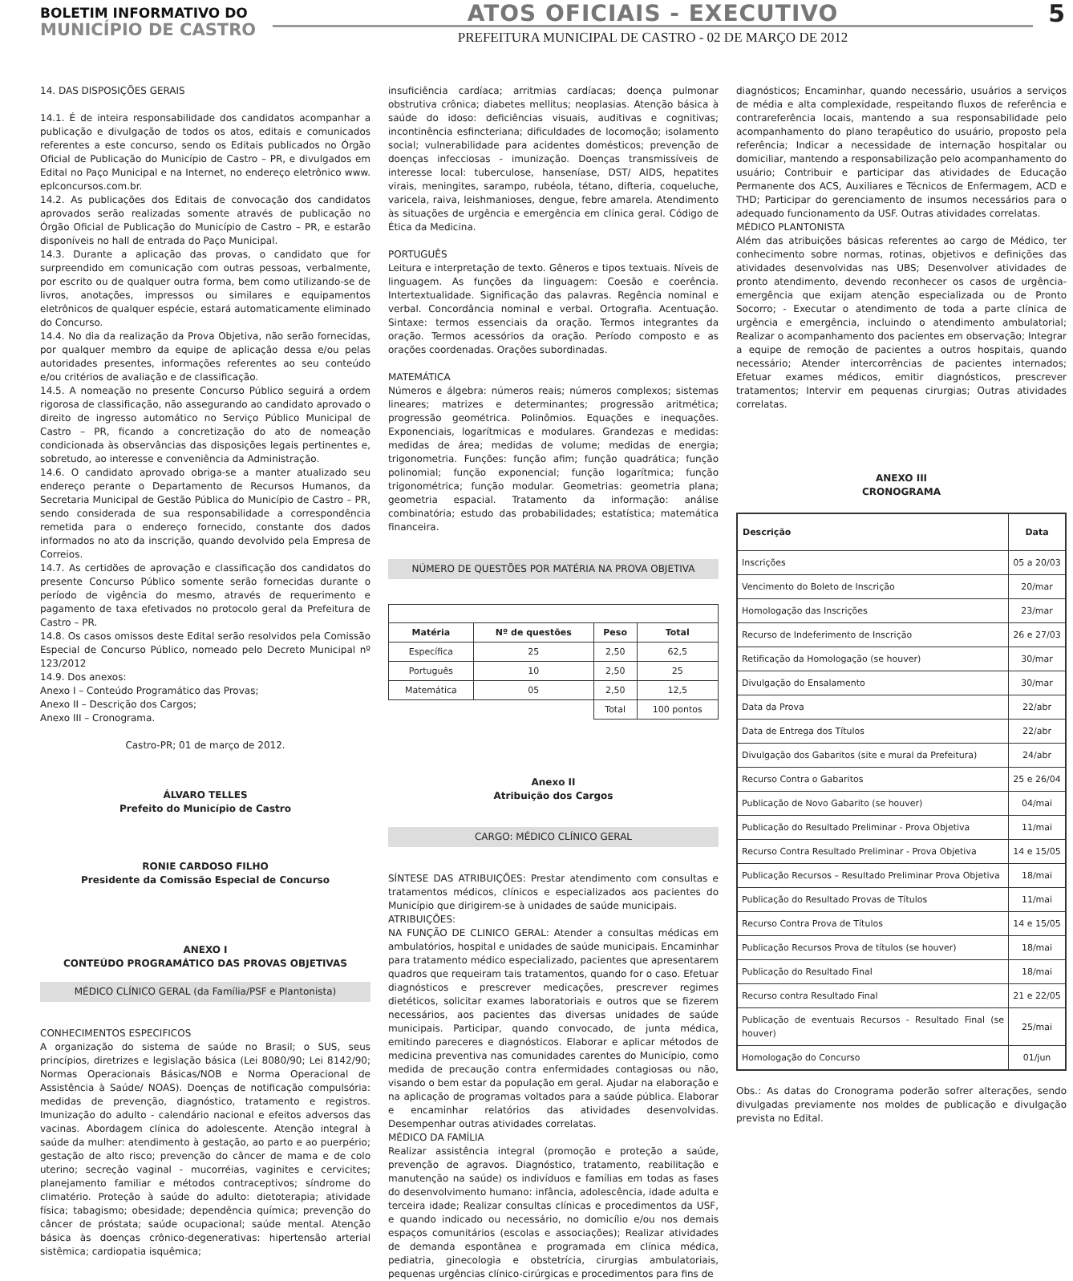BOLETIM INFORMATIVO DO
MUNICÍPIO DE CASTRO
ATOS OFICIAIS - EXECUTIVO
PREFEITURA MUNICIPAL DE CASTRO - 02 DE MARÇO DE 2012
5
14. DAS DISPOSIÇÕES GERAIS
14.1. É de inteira responsabilidade dos candidatos acompanhar a publicação e divulgação de todos os atos, editais e comunicados referentes a este concurso, sendo os Editais publicados no Órgão Oficial de Publicação do Município de Castro – PR, e divulgados em Edital no Paço Municipal e na Internet, no endereço eletrônico www. eplconcursos.com.br.
14.2. As publicações dos Editais de convocação dos candidatos aprovados serão realizadas somente através de publicação no Órgão Oficial de Publicação do Município de Castro – PR, e estarão disponíveis no hall de entrada do Paço Municipal.
14.3. Durante a aplicação das provas, o candidato que for surpreendido em comunicação com outras pessoas, verbalmente, por escrito ou de qualquer outra forma, bem como utilizando-se de livros, anotações, impressos ou similares e equipamentos eletrônicos de qualquer espécie, estará automaticamente eliminado do Concurso.
14.4. No dia da realização da Prova Objetiva, não serão fornecidas, por qualquer membro da equipe de aplicação dessa e/ou pelas autoridades presentes, informações referentes ao seu conteúdo e/ou critérios de avaliação e de classificação.
14.5. A nomeação no presente Concurso Público seguirá a ordem rigorosa de classificação, não assegurando ao candidato aprovado o direito de ingresso automático no Serviço Público Municipal de Castro – PR, ficando a concretização do ato de nomeação condicionada às observâncias das disposições legais pertinentes e, sobretudo, ao interesse e conveniência da Administração.
14.6. O candidato aprovado obriga-se a manter atualizado seu endereço perante o Departamento de Recursos Humanos, da Secretaria Municipal de Gestão Pública do Município de Castro – PR, sendo considerada de sua responsabilidade a correspondência remetida para o endereço fornecido, constante dos dados informados no ato da inscrição, quando devolvido pela Empresa de Correios.
14.7. As certidões de aprovação e classificação dos candidatos do presente Concurso Público somente serão fornecidas durante o período de vigência do mesmo, através de requerimento e pagamento de taxa efetivados no protocolo geral da Prefeitura de Castro – PR.
14.8. Os casos omissos deste Edital serão resolvidos pela Comissão Especial de Concurso Público, nomeado pelo Decreto Municipal nº 123/2012
14.9. Dos anexos:
Anexo I – Conteúdo Programático das Provas;
Anexo II – Descrição dos Cargos;
Anexo III – Cronograma.
Castro-PR; 01 de março de 2012.
ÁLVARO TELLES
Prefeito do Município de Castro
RONIE CARDOSO FILHO
Presidente da Comissão Especial de Concurso
ANEXO I
CONTEÚDO PROGRAMÁTICO DAS PROVAS OBJETIVAS
MÉDICO CLÍNICO GERAL (da Família/PSF e Plantonista)
CONHECIMENTOS ESPECIFICOS
A organização do sistema de saúde no Brasil; o SUS, seus princípios, diretrizes e legislação básica (Lei 8080/90; Lei 8142/90; Normas Operacionais Básicas/NOB e Norma Operacional de Assistência à Saúde/ NOAS). Doenças de notificação compulsória: medidas de prevenção, diagnóstico, tratamento e registros. Imunização do adulto - calendário nacional e efeitos adversos das vacinas. Abordagem clínica do adolescente. Atenção integral à saúde da mulher: atendimento à gestação, ao parto e ao puerpério; gestação de alto risco; prevenção do câncer de mama e de colo uterino; secreção vaginal - mucorréias, vaginites e cervicites; planejamento familiar e métodos contraceptivos; síndrome do climatério. Proteção à saúde do adulto: dietoterapia; atividade física; tabagismo; obesidade; dependência química; prevenção do câncer de próstata; saúde ocupacional; saúde mental. Atenção básica às doenças crônico-degenerativas: hipertensão arterial sistêmica; cardiopatia isquêmica;
insuficiência cardíaca; arritmias cardíacas; doença pulmonar obstrutiva crônica; diabetes mellitus; neoplasias. Atenção básica à saúde do idoso: deficiências visuais, auditivas e cognitivas; incontinência esfincteriana; dificuldades de locomoção; isolamento social; vulnerabilidade para acidentes domésticos; prevenção de doenças infecciosas - imunização. Doenças transmissíveis de interesse local: tuberculose, hanseníase, DST/ AIDS, hepatites virais, meningites, sarampo, rubéola, tétano, difteria, coqueluche, varicela, raiva, leishmanioses, dengue, febre amarela. Atendimento às situações de urgência e emergência em clínica geral. Código de Ética da Medicina.
PORTUGUÊS
Leitura e interpretação de texto. Gêneros e tipos textuais. Níveis de linguagem. As funções da linguagem: Coesão e coerência. Intertextualidade. Significação das palavras. Regência nominal e verbal. Concordância nominal e verbal. Ortografia. Acentuação. Sintaxe: termos essenciais da oração. Termos integrantes da oração. Termos acessórios da oração. Período composto e as orações coordenadas. Orações subordinadas.
MATEMÁTICA
Números e álgebra: números reais; números complexos; sistemas lineares; matrizes e determinantes; progressão aritmética; progressão geométrica. Polinômios. Equações e inequações. Exponenciais, logarítmicas e modulares. Grandezas e medidas: medidas de área; medidas de volume; medidas de energia; trigonometria. Funções: função afim; função quadrática; função polinomial; função exponencial; função logarítmica; função trigonométrica; função modular. Geometrias: geometria plana; geometria espacial. Tratamento da informação: análise combinatória; estudo das probabilidades; estatística; matemática financeira.
NÚMERO DE QUESTÕES POR MATÉRIA NA PROVA OBJETIVA
| Matéria | Nº de questões | Peso | Total |
| --- | --- | --- | --- |
| Específica | 25 | 2,50 | 62,5 |
| Português | 10 | 2,50 | 25 |
| Matemática | 05 | 2,50 | 12,5 |
| | | Total | 100 pontos |
Anexo II
Atribuição dos Cargos
CARGO: MÉDICO CLÍNICO GERAL
SÍNTESE DAS ATRIBUIÇÕES: Prestar atendimento com consultas e tratamentos médicos, clínicos e especializados aos pacientes do Município que dirigirem-se à unidades de saúde municipais.
ATRIBUIÇÕES:
NA FUNÇÃO DE CLINICO GERAL: Atender a consultas médicas em ambulatórios, hospital e unidades de saúde municipais. Encaminhar para tratamento médico especializado, pacientes que apresentarem quadros que requeiram tais tratamentos, quando for o caso. Efetuar diagnósticos e prescrever medicações, prescrever regimes dietéticos, solicitar exames laboratoriais e outros que se fizerem necessários, aos pacientes das diversas unidades de saúde municipais. Participar, quando convocado, de junta médica, emitindo pareceres e diagnósticos. Elaborar e aplicar métodos de medicina preventiva nas comunidades carentes do Município, como medida de precaução contra enfermidades contagiosas ou não, visando o bem estar da população em geral. Ajudar na elaboração e na aplicação de programas voltados para a saúde pública. Elaborar e encaminhar relatórios das atividades desenvolvidas. Desempenhar outras atividades correlatas.
MÉDICO DA FAMÍLIA
Realizar assistência integral (promoção e proteção a saúde, prevenção de agravos. Diagnóstico, tratamento, reabilitação e manutenção na saúde) os indivíduos e famílias em todas as fases do desenvolvimento humano: infância, adolescência, idade adulta e terceira idade; Realizar consultas clínicas e procedimentos da USF, e quando indicado ou necessário, no domicílio e/ou nos demais espaços comunitários (escolas e associações); Realizar atividades de demanda espontânea e programada em clínica médica, pediatria, ginecologia e obstetrícia, cirurgias ambulatoriais, pequenas urgências clínico-cirúrgicas e procedimentos para fins de
diagnósticos; Encaminhar, quando necessário, usuários a serviços de média e alta complexidade, respeitando fluxos de referência e contrareferência locais, mantendo a sua responsabilidade pelo acompanhamento do plano terapêutico do usuário, proposto pela referência; Indicar a necessidade de internação hospitalar ou domiciliar, mantendo a responsabilização pelo acompanhamento do usuário; Contribuir e participar das atividades de Educação Permanente dos ACS, Auxiliares e Técnicos de Enfermagem, ACD e THD; Participar do gerenciamento de insumos necessários para o adequado funcionamento da USF. Outras atividades correlatas.
MÉDICO PLANTONISTA
Além das atribuições básicas referentes ao cargo de Médico, ter conhecimento sobre normas, rotinas, objetivos e definições das atividades desenvolvidas nas UBS; Desenvolver atividades de pronto atendimento, devendo reconhecer os casos de urgência-emergência que exijam atenção especializada ou de Pronto Socorro; - Executar o atendimento de toda a parte clínica de urgência e emergência, incluindo o atendimento ambulatorial; Realizar o acompanhamento dos pacientes em observação; Integrar a equipe de remoção de pacientes a outros hospitais, quando necessário; Atender intercorrências de pacientes internados; Efetuar exames médicos, emitir diagnósticos, prescrever tratamentos; Intervir em pequenas cirurgias; Outras atividades correlatas.
ANEXO III
CRONOGRAMA
| Descrição | Data |
| --- | --- |
| Inscrições | 05 a 20/03 |
| Vencimento do Boleto de Inscrição | 20/mar |
| Homologação das Inscrições | 23/mar |
| Recurso de Indeferimento de Inscrição | 26 e 27/03 |
| Retificação da Homologação (se houver) | 30/mar |
| Divulgação do Ensalamento | 30/mar |
| Data da Prova | 22/abr |
| Data de Entrega dos Títulos | 22/abr |
| Divulgação dos Gabaritos (site e mural da Prefeitura) | 24/abr |
| Recurso Contra o Gabaritos | 25 e 26/04 |
| Publicação de Novo Gabarito (se houver) | 04/mai |
| Publicação do Resultado Preliminar - Prova Objetiva | 11/mai |
| Recurso Contra Resultado Preliminar - Prova Objetiva | 14 e 15/05 |
| Publicação Recursos – Resultado Preliminar Prova Objetiva | 18/mai |
| Publicação do Resultado Provas de Títulos | 11/mai |
| Recurso Contra Prova de Títulos | 14 e 15/05 |
| Publicação Recursos Prova de títulos (se houver) | 18/mai |
| Publicação do Resultado Final | 18/mai |
| Recurso contra Resultado Final | 21 e 22/05 |
| Publicação de eventuais Recursos - Resultado Final (se houver) | 25/mai |
| Homologação do Concurso | 01/jun |
Obs.: As datas do Cronograma poderão sofrer alterações, sendo divulgadas previamente nos moldes de publicação e divulgação prevista no Edital.